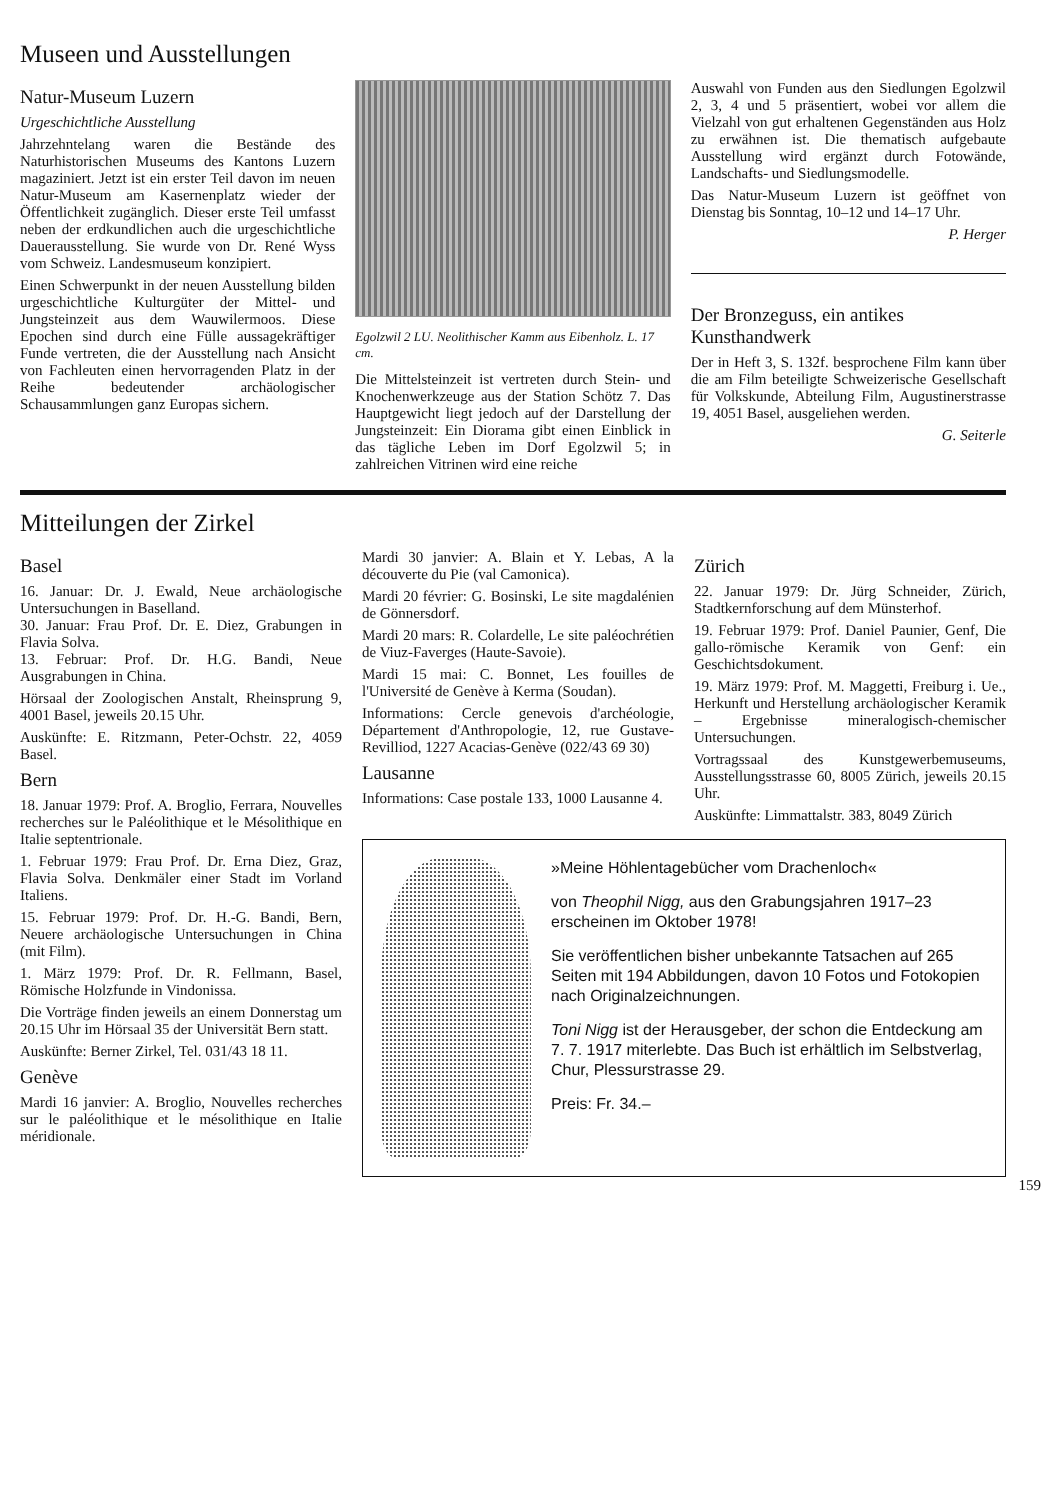Museen und Ausstellungen
Natur-Museum Luzern
Urgeschichtliche Ausstellung
Jahrzehntelang waren die Bestände des Naturhistorischen Museums des Kantons Luzern magaziniert. Jetzt ist ein erster Teil davon im neuen Natur-Museum am Kasernenplatz wieder der Öffentlichkeit zugänglich. Dieser erste Teil umfasst neben der erdkundlichen auch die urgeschichtliche Dauerausstellung. Sie wurde von Dr. René Wyss vom Schweiz. Landesmuseum konzipiert.
Einen Schwerpunkt in der neuen Ausstellung bilden urgeschichtliche Kulturgüter der Mittel- und Jungsteinzeit aus dem Wauwilermoos. Diese Epochen sind durch eine Fülle aussagekräftiger Funde vertreten, die der Ausstellung nach Ansicht von Fachleuten einen hervorragenden Platz in der Reihe bedeutender archäologischer Schausammlungen ganz Europas sichern.
Egolzwil 2 LU. Neolithischer Kamm aus Eibenholz. L. 17 cm.
Die Mittelsteinzeit ist vertreten durch Stein- und Knochenwerkzeuge aus der Station Schötz 7. Das Hauptgewicht liegt jedoch auf der Darstellung der Jungsteinzeit: Ein Diorama gibt einen Einblick in das tägliche Leben im Dorf Egolzwil 5; in zahlreichen Vitrinen wird eine reiche
Auswahl von Funden aus den Siedlungen Egolzwil 2, 3, 4 und 5 präsentiert, wobei vor allem die Vielzahl von gut erhaltenen Gegenständen aus Holz zu erwähnen ist. Die thematisch aufgebaute Ausstellung wird ergänzt durch Fotowände, Landschafts- und Siedlungsmodelle.
Das Natur-Museum Luzern ist geöffnet von Dienstag bis Sonntag, 10–12 und 14–17 Uhr.
P. Herger
Der Bronzeguss, ein antikes Kunsthandwerk
Der in Heft 3, S. 132f. besprochene Film kann über die am Film beteiligte Schweizerische Gesellschaft für Volkskunde, Abteilung Film, Augustinerstrasse 19, 4051 Basel, ausgeliehen werden.
G. Seiterle
Mitteilungen der Zirkel
Basel
16. Januar: Dr. J. Ewald, Neue archäologische Untersuchungen in Baselland.
30. Januar: Frau Prof. Dr. E. Diez, Grabungen in Flavia Solva.
13. Februar: Prof. Dr. H.G. Bandi, Neue Ausgrabungen in China.
Hörsaal der Zoologischen Anstalt, Rheinsprung 9, 4001 Basel, jeweils 20.15 Uhr.
Auskünfte: E. Ritzmann, Peter-Ochstr. 22, 4059 Basel.
Bern
18. Januar 1979: Prof. A. Broglio, Ferrara, Nouvelles recherches sur le Paléolithique et le Mésolithique en Italie septentrionale.
1. Februar 1979: Frau Prof. Dr. Erna Diez, Graz, Flavia Solva. Denkmäler einer Stadt im Vorland Italiens.
15. Februar 1979: Prof. Dr. H.-G. Bandi, Bern, Neuere archäologische Untersuchungen in China (mit Film).
1. März 1979: Prof. Dr. R. Fellmann, Basel, Römische Holzfunde in Vindonissa.
Die Vorträge finden jeweils an einem Donnerstag um 20.15 Uhr im Hörsaal 35 der Universität Bern statt.
Auskünfte: Berner Zirkel, Tel. 031/43 18 11.
Genève
Mardi 16 janvier: A. Broglio, Nouvelles recherches sur le paléolithique et le mésolithique en Italie méridionale.
Mardi 30 janvier: A. Blain et Y. Lebas, A la découverte du Pie (val Camonica).
Mardi 20 février: G. Bosinski, Le site magdalénien de Gönnersdorf.
Mardi 20 mars: R. Colardelle, Le site paléochrétien de Viuz-Faverges (Haute-Savoie).
Mardi 15 mai: C. Bonnet, Les fouilles de l'Université de Genève à Kerma (Soudan).
Informations: Cercle genevois d'archéologie, Département d'Anthropologie, 12, rue Gustave-Revilliod, 1227 Acacias-Genève (022/43 69 30)
Lausanne
Informations: Case postale 133, 1000 Lausanne 4.
Zürich
22. Januar 1979: Dr. Jürg Schneider, Zürich, Stadtkernforschung auf dem Münsterhof.
19. Februar 1979: Prof. Daniel Paunier, Genf, Die gallo-römische Keramik von Genf: ein Geschichtsdokument.
19. März 1979: Prof. M. Maggetti, Freiburg i. Ue., Herkunft und Herstellung archäologischer Keramik – Ergebnisse mineralogisch-chemischer Untersuchungen.
Vortragssaal des Kunstgewerbemuseums, Ausstellungsstrasse 60, 8005 Zürich, jeweils 20.15 Uhr.
Auskünfte: Limmattalstr. 383, 8049 Zürich
»Meine Höhlentagebücher vom Drachenloch«
von Theophil Nigg, aus den Grabungsjahren 1917–23 erscheinen im Oktober 1978!
Sie veröffentlichen bisher unbekannte Tatsachen auf 265 Seiten mit 194 Abbildungen, davon 10 Fotos und Fotokopien nach Originalzeichnungen.
Toni Nigg ist der Herausgeber, der schon die Entdeckung am 7. 7. 1917 miterlebte. Das Buch ist erhältlich im Selbstverlag, Chur, Plessurstrasse 29.
Preis: Fr. 34.–
159